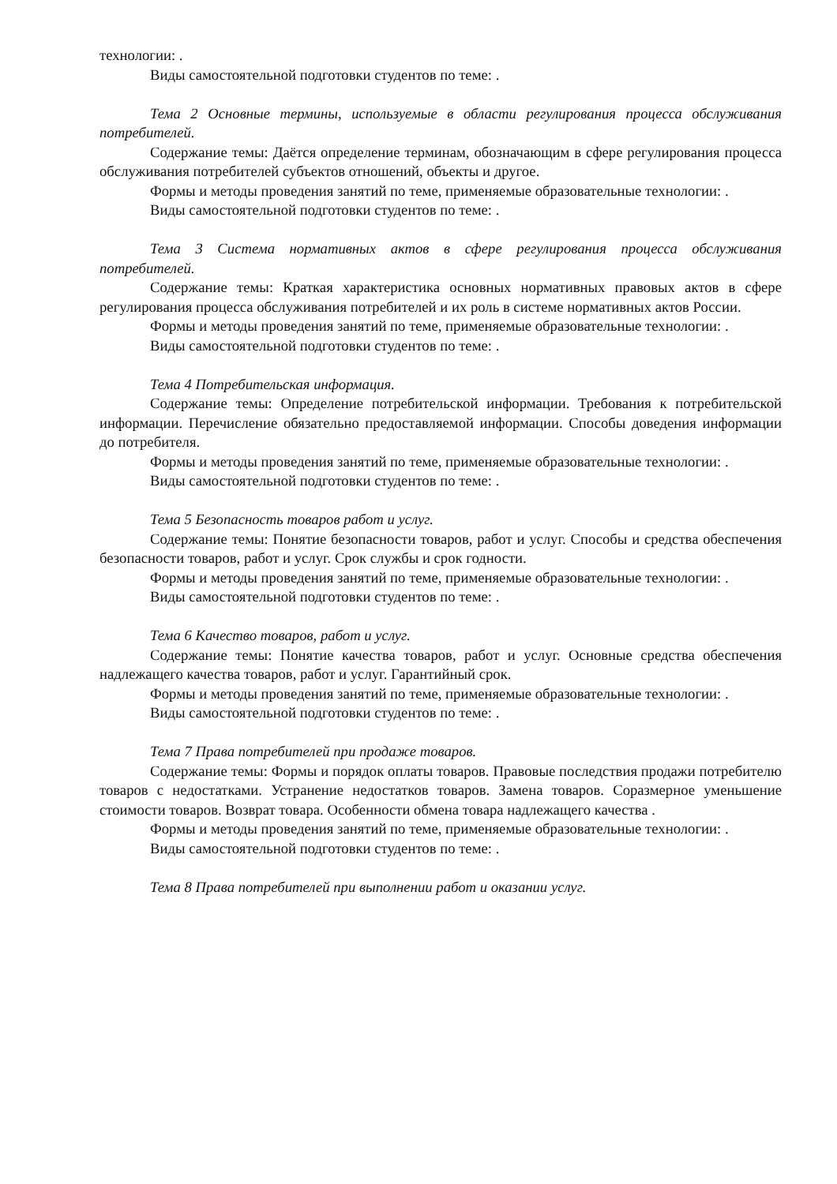технологии: .
Виды самостоятельной подготовки студентов по теме: .
Тема 2 Основные термины, используемые в области регулирования процесса обслуживания потребителей.
Содержание темы: Даётся определение терминам, обозначающим в сфере регулирования процесса обслуживания потребителей субъектов отношений, объекты и другое.
Формы и методы проведения занятий по теме, применяемые образовательные технологии: .
Виды самостоятельной подготовки студентов по теме: .
Тема 3 Система нормативных актов в сфере регулирования процесса обслуживания потребителей.
Содержание темы: Краткая характеристика основных нормативных правовых актов в сфере регулирования процесса обслуживания потребителей и их роль в системе нормативных актов России.
Формы и методы проведения занятий по теме, применяемые образовательные технологии: .
Виды самостоятельной подготовки студентов по теме: .
Тема 4 Потребительская информация.
Содержание темы: Определение потребительской информации. Требования к потребительской информации. Перечисление обязательно предоставляемой информации. Способы доведения информации до потребителя.
Формы и методы проведения занятий по теме, применяемые образовательные технологии: .
Виды самостоятельной подготовки студентов по теме: .
Тема 5 Безопасность товаров работ и услуг.
Содержание темы: Понятие безопасности товаров, работ и услуг. Способы и средства обеспечения безопасности товаров, работ и услуг. Срок службы и срок годности.
Формы и методы проведения занятий по теме, применяемые образовательные технологии: .
Виды самостоятельной подготовки студентов по теме: .
Тема 6 Качество товаров, работ и услуг.
Содержание темы: Понятие качества товаров, работ и услуг. Основные средства обеспечения надлежащего качества товаров, работ и услуг. Гарантийный срок.
Формы и методы проведения занятий по теме, применяемые образовательные технологии: .
Виды самостоятельной подготовки студентов по теме: .
Тема 7 Права потребителей при продаже товаров.
Содержание темы: Формы и порядок оплаты товаров. Правовые последствия продажи потребителю товаров с недостатками. Устранение недостатков товаров. Замена товаров. Соразмерное уменьшение стоимости товаров. Возврат товара. Особенности обмена товара надлежащего качества .
Формы и методы проведения занятий по теме, применяемые образовательные технологии: .
Виды самостоятельной подготовки студентов по теме: .
Тема 8 Права потребителей при выполнении работ и оказании услуг.